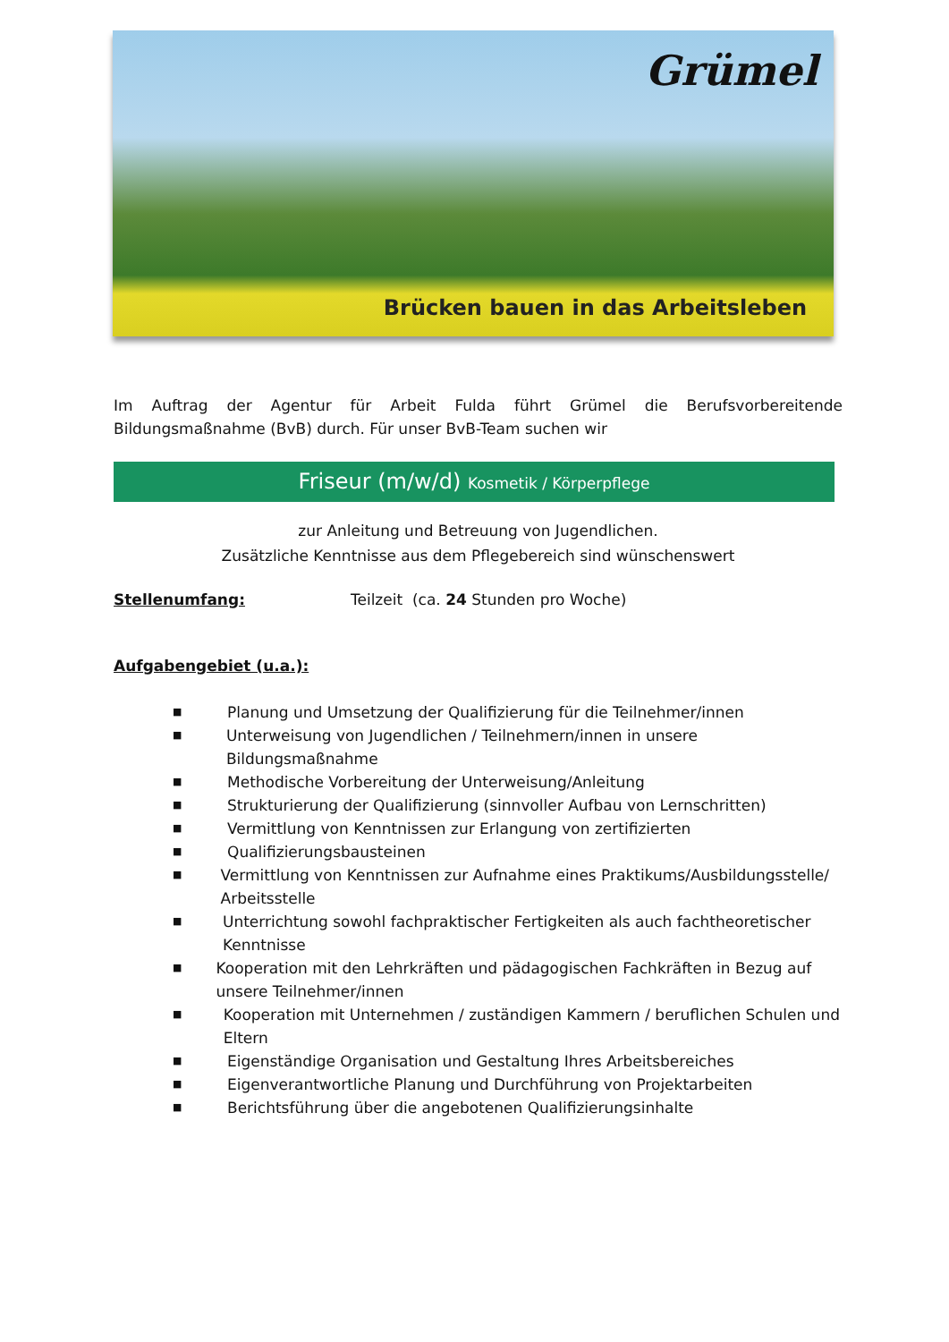Grümel
Brücken bauen in das Arbeitsleben
Im Auftrag der Agentur für Arbeit Fulda führt Grümel die Berufsvorbereitende Bildungsmaßnahme (BvB) durch. Für unser BvB-Team suchen wir
Friseur (m/w/d) Kosmetik / Körperpflege
zur Anleitung und Betreuung von Jugendlichen.
Zusätzliche Kenntnisse aus dem Pflegebereich sind wünschenswert
Stellenumfang: Teilzeit (ca. 24 Stunden pro Woche)
Aufgabengebiet (u.a.):
■ Planung und Umsetzung der Qualifizierung für die Teilnehmer/innen
■ Unterweisung von Jugendlichen / Teilnehmern/innen in unsere Bildungsmaßnahme
■ Methodische Vorbereitung der Unterweisung/Anleitung
■ Strukturierung der Qualifizierung (sinnvoller Aufbau von Lernschritten)
■ Vermittlung von Kenntnissen zur Erlangung von zertifizierten
■ Qualifizierungsbausteinen
■ Vermittlung von Kenntnissen zur Aufnahme eines Praktikums/Ausbildungsstelle/ Arbeitsstelle
■ Unterrichtung sowohl fachpraktischer Fertigkeiten als auch fachtheoretischer Kenntnisse
■ Kooperation mit den Lehrkräften und pädagogischen Fachkräften in Bezug auf unsere Teilnehmer/innen
■ Kooperation mit Unternehmen / zuständigen Kammern / beruflichen Schulen und Eltern
■ Eigenständige Organisation und Gestaltung Ihres Arbeitsbereiches
■ Eigenverantwortliche Planung und Durchführung von Projektarbeiten
■ Berichtsführung über die angebotenen Qualifizierungsinhalte